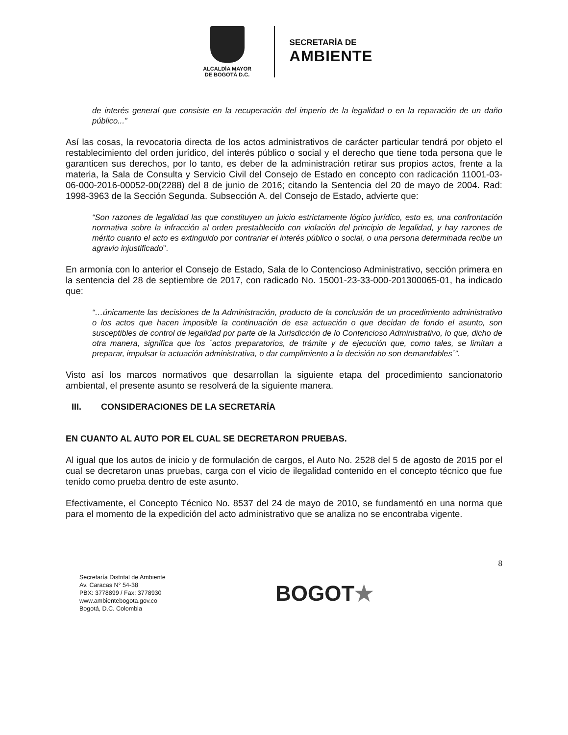ALCALDÍA MAYOR
DE BOGOTÁ D.C.
SECRETARÍA DE
AMBIENTE
de interés general que consiste en la recuperación del imperio de la legalidad o en la reparación de un daño público...”
Así las cosas, la revocatoria directa de los actos administrativos de carácter particular tendrá por objeto el restablecimiento del orden jurídico, del interés público o social y el derecho que tiene toda persona que le garanticen sus derechos, por lo tanto, es deber de la administración retirar sus propios actos, frente a la materia, la Sala de Consulta y Servicio Civil del Consejo de Estado en concepto con radicación 11001-03-06-000-2016-00052-00(2288) del 8 de junio de 2016; citando la Sentencia del 20 de mayo de 2004. Rad: 1998-3963 de la Sección Segunda. Subsección A. del Consejo de Estado, advierte que:
“Son razones de legalidad las que constituyen un juicio estrictamente lógico jurídico, esto es, una confrontación normativa sobre la infracción al orden prestablecido con violación del principio de legalidad, y hay razones de mérito cuanto el acto es extinguido por contrariar el interés público o social, o una persona determinada recibe un agravio injustificado”.
En armonía con lo anterior el Consejo de Estado, Sala de lo Contencioso Administrativo, sección primera en la sentencia del 28 de septiembre de 2017, con radicado No. 15001-23-33-000-201300065-01, ha indicado que:
“…únicamente las decisiones de la Administración, producto de la conclusión de un procedimiento administrativo o los actos que hacen imposible la continuación de esa actuación o que decidan de fondo el asunto, son susceptibles de control de legalidad por parte de la Jurisdicción de lo Contencioso Administrativo, lo que, dicho de otra manera, significa que los ´actos preparatorios, de trámite y de ejecución que, como tales, se limitan a preparar, impulsar la actuación administrativa, o dar cumplimiento a la decisión no son demandables´”.
Visto así los marcos normativos que desarrollan la siguiente etapa del procedimiento sancionatorio ambiental, el presente asunto se resolverá de la siguiente manera.
III. CONSIDERACIONES DE LA SECRETARÍA
EN CUANTO AL AUTO POR EL CUAL SE DECRETARON PRUEBAS.
Al igual que los autos de inicio y de formulación de cargos, el Auto No. 2528 del 5 de agosto de 2015 por el cual se decretaron unas pruebas, carga con el vicio de ilegalidad contenido en el concepto técnico que fue tenido como prueba dentro de este asunto.
Efectivamente, el Concepto Técnico No. 8537 del 24 de mayo de 2010, se fundamentó en una norma que para el momento de la expedición del acto administrativo que se analiza no se encontraba vigente.
8
Secretaría Distrital de Ambiente
Av. Caracas N° 54-38
PBX: 3778899 / Fax: 3778930
www.ambientebogota.gov.co
Bogotá, D.C. Colombia
BOGOT★